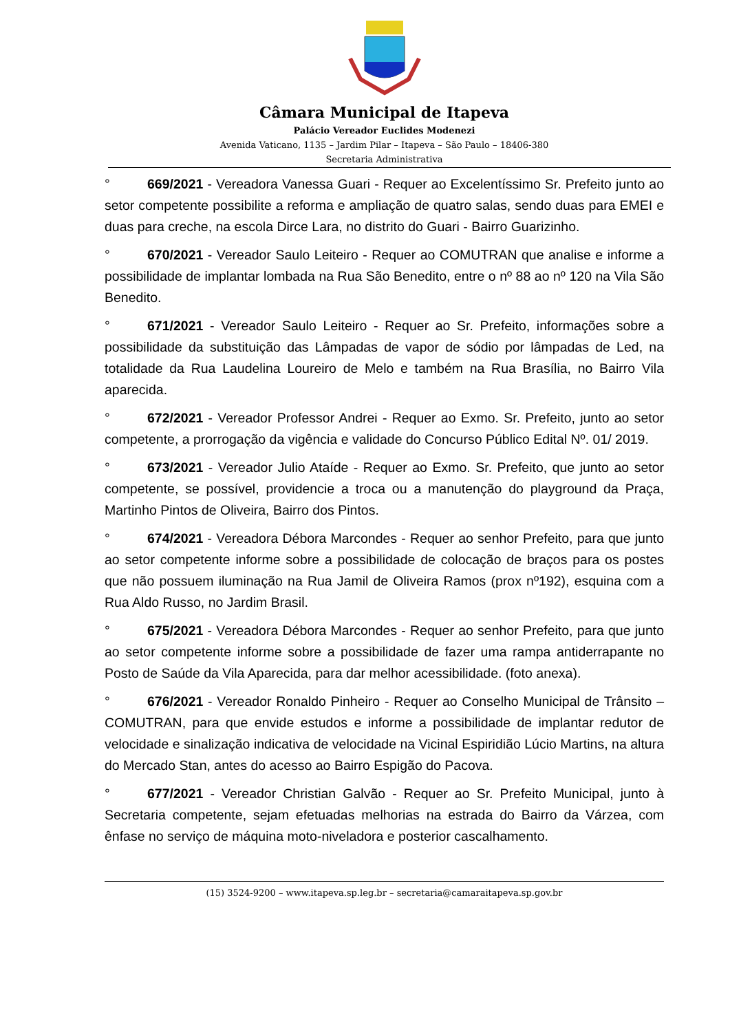Câmara Municipal de Itapeva
Palácio Vereador Euclides Modenezi
Avenida Vaticano, 1135 – Jardim Pilar – Itapeva – São Paulo – 18406-380
Secretaria Administrativa
° 669/2021 - Vereadora Vanessa Guari - Requer ao Excelentíssimo Sr. Prefeito junto ao setor competente possibilite a reforma e ampliação de quatro salas, sendo duas para EMEI e duas para creche, na escola Dirce Lara, no distrito do Guari - Bairro Guarizinho.
° 670/2021 - Vereador Saulo Leiteiro - Requer ao COMUTRAN que analise e informe a possibilidade de implantar lombada na Rua São Benedito, entre o nº 88 ao nº 120 na Vila São Benedito.
° 671/2021 - Vereador Saulo Leiteiro - Requer ao Sr. Prefeito, informações sobre a possibilidade da substituição das Lâmpadas de vapor de sódio por lâmpadas de Led, na totalidade da Rua Laudelina Loureiro de Melo e também na Rua Brasília, no Bairro Vila aparecida.
° 672/2021 - Vereador Professor Andrei - Requer ao Exmo. Sr. Prefeito, junto ao setor competente, a prorrogação da vigência e validade do Concurso Público Edital Nº. 01/ 2019.
° 673/2021 - Vereador Julio Ataíde - Requer ao Exmo. Sr. Prefeito, que junto ao setor competente, se possível, providencie a troca ou a manutenção do playground da Praça, Martinho Pintos de Oliveira, Bairro dos Pintos.
° 674/2021 - Vereadora Débora Marcondes - Requer ao senhor Prefeito, para que junto ao setor competente informe sobre a possibilidade de colocação de braços para os postes que não possuem iluminação na Rua Jamil de Oliveira Ramos (prox nº192), esquina com a Rua Aldo Russo, no Jardim Brasil.
° 675/2021 - Vereadora Débora Marcondes - Requer ao senhor Prefeito, para que junto ao setor competente informe sobre a possibilidade de fazer uma rampa antiderrapante no Posto de Saúde da Vila Aparecida, para dar melhor acessibilidade. (foto anexa).
° 676/2021 - Vereador Ronaldo Pinheiro - Requer ao Conselho Municipal de Trânsito – COMUTRAN, para que envide estudos e informe a possibilidade de implantar redutor de velocidade e sinalização indicativa de velocidade na Vicinal Espiridião Lúcio Martins, na altura do Mercado Stan, antes do acesso ao Bairro Espigão do Pacova.
° 677/2021 - Vereador Christian Galvão - Requer ao Sr. Prefeito Municipal, junto à Secretaria competente, sejam efetuadas melhorias na estrada do Bairro da Várzea, com ênfase no serviço de máquina moto-niveladora e posterior cascalhamento.
(15) 3524-9200 – www.itapeva.sp.leg.br – secretaria@camaraitapeva.sp.gov.br